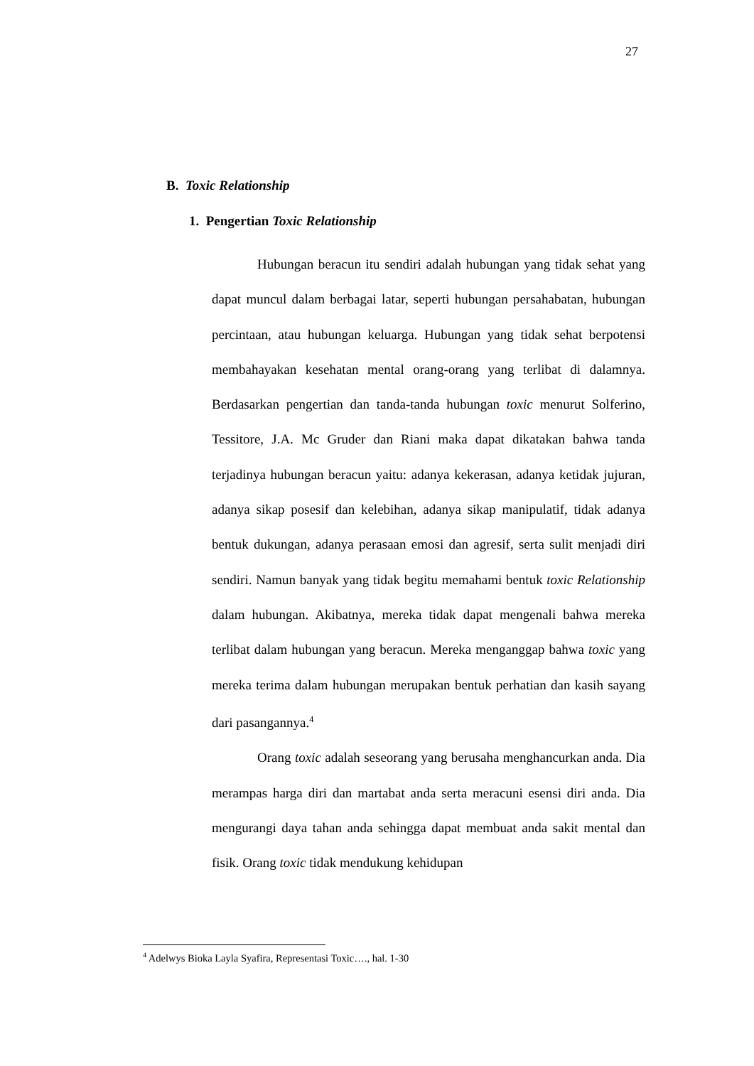27
B. Toxic Relationship
1. Pengertian Toxic Relationship
Hubungan beracun itu sendiri adalah hubungan yang tidak sehat yang dapat muncul dalam berbagai latar, seperti hubungan persahabatan, hubungan percintaan, atau hubungan keluarga. Hubungan yang tidak sehat berpotensi membahayakan kesehatan mental orang-orang yang terlibat di dalamnya. Berdasarkan pengertian dan tanda-tanda hubungan toxic menurut Solferino, Tessitore, J.A. Mc Gruder dan Riani maka dapat dikatakan bahwa tanda terjadinya hubungan beracun yaitu: adanya kekerasan, adanya ketidak jujuran, adanya sikap posesif dan kelebihan, adanya sikap manipulatif, tidak adanya bentuk dukungan, adanya perasaan emosi dan agresif, serta sulit menjadi diri sendiri. Namun banyak yang tidak begitu memahami bentuk toxic Relationship dalam hubungan. Akibatnya, mereka tidak dapat mengenali bahwa mereka terlibat dalam hubungan yang beracun. Mereka menganggap bahwa toxic yang mereka terima dalam hubungan merupakan bentuk perhatian dan kasih sayang dari pasangannya.<sup>4</sup>
Orang toxic adalah seseorang yang berusaha menghancurkan anda. Dia merampas harga diri dan martabat anda serta meracuni esensi diri anda. Dia mengurangi daya tahan anda sehingga dapat membuat anda sakit mental dan fisik. Orang toxic tidak mendukung kehidupan
<sup>4</sup> Adelwys Bioka Layla Syafira, Representasi Toxic…., hal. 1-30